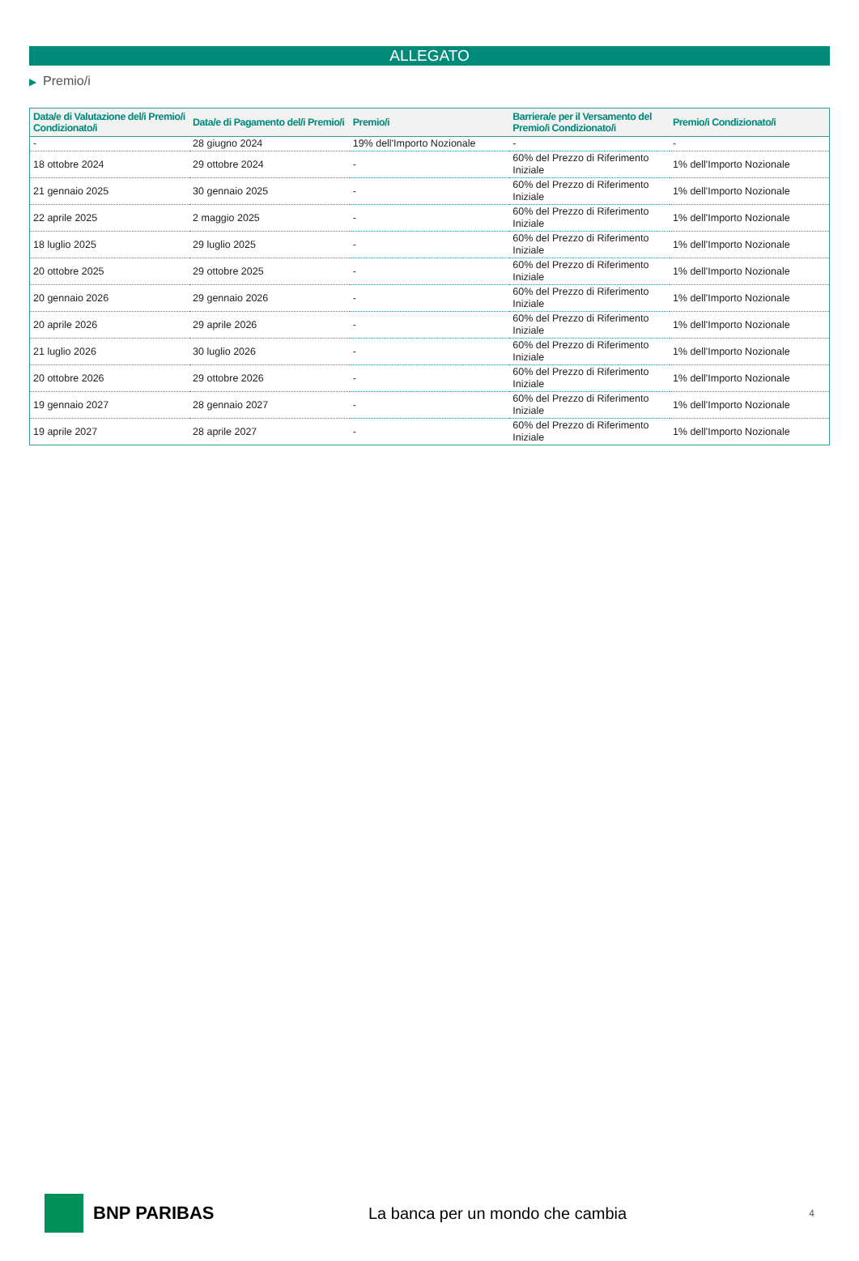ALLEGATO
▶ Premio/i
| Data/e di Valutazione del/i Premio/i Condizionato/i | Data/e di Pagamento del/i Premio/i | Premio/i | Barriera/e per il Versamento del Premio/i Condizionato/i | Premio/i Condizionato/i |
| --- | --- | --- | --- | --- |
| - | 28 giugno 2024 | 19% dell'Importo Nozionale | - | - |
| 18 ottobre 2024 | 29 ottobre 2024 | - | 60% del Prezzo di Riferimento Iniziale | 1% dell'Importo Nozionale |
| 21 gennaio 2025 | 30 gennaio 2025 | - | 60% del Prezzo di Riferimento Iniziale | 1% dell'Importo Nozionale |
| 22 aprile 2025 | 2 maggio 2025 | - | 60% del Prezzo di Riferimento Iniziale | 1% dell'Importo Nozionale |
| 18 luglio 2025 | 29 luglio 2025 | - | 60% del Prezzo di Riferimento Iniziale | 1% dell'Importo Nozionale |
| 20 ottobre 2025 | 29 ottobre 2025 | - | 60% del Prezzo di Riferimento Iniziale | 1% dell'Importo Nozionale |
| 20 gennaio 2026 | 29 gennaio 2026 | - | 60% del Prezzo di Riferimento Iniziale | 1% dell'Importo Nozionale |
| 20 aprile 2026 | 29 aprile 2026 | - | 60% del Prezzo di Riferimento Iniziale | 1% dell'Importo Nozionale |
| 21 luglio 2026 | 30 luglio 2026 | - | 60% del Prezzo di Riferimento Iniziale | 1% dell'Importo Nozionale |
| 20 ottobre 2026 | 29 ottobre 2026 | - | 60% del Prezzo di Riferimento Iniziale | 1% dell'Importo Nozionale |
| 19 gennaio 2027 | 28 gennaio 2027 | - | 60% del Prezzo di Riferimento Iniziale | 1% dell'Importo Nozionale |
| 19 aprile 2027 | 28 aprile 2027 | - | 60% del Prezzo di Riferimento Iniziale | 1% dell'Importo Nozionale |
BNP PARIBAS
La banca per un mondo che cambia
4